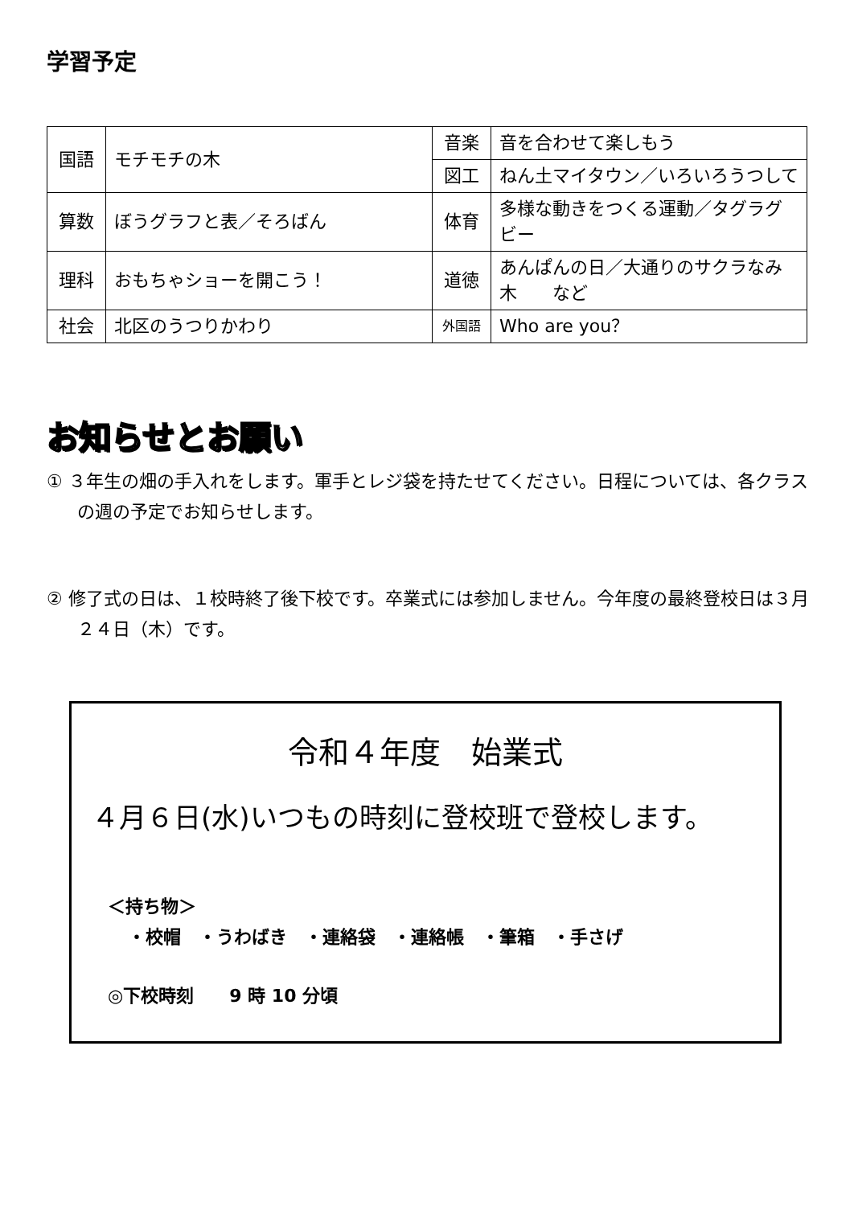学習予定
| 国語 | モチモチの木 | 音楽 | 音を合わせて楽しもう |
| | | 図工 | ねん土マイタウン／いろいろうつして |
| 算数 | ぼうグラフと表／そろばん | 体育 | 多様な動きをつくる運動／タグラグビー |
| 理科 | おもちゃショーを開こう！ | 道徳 | あんぱんの日／大通りのサクラなみ木 など |
| 社会 | 北区のうつりかわり | 外国語 | Who are you？ |
お知らせとお願い
① ３年生の畑の手入れをします。軍手とレジ袋を持たせてください。日程については、各クラスの週の予定でお知らせします。
② 修了式の日は、１校時終了後下校です。卒業式には参加しません。今年度の最終登校日は３月２４日（木）です。
令和４年度　始業式
４月６日(水)いつもの時刻に登校班で登校します。
＜持ち物＞
・校帽　・うわばき　・連絡袋　・連絡帳　・筆箱　・手さげ
◎下校時刻　　9 時 10 分頃